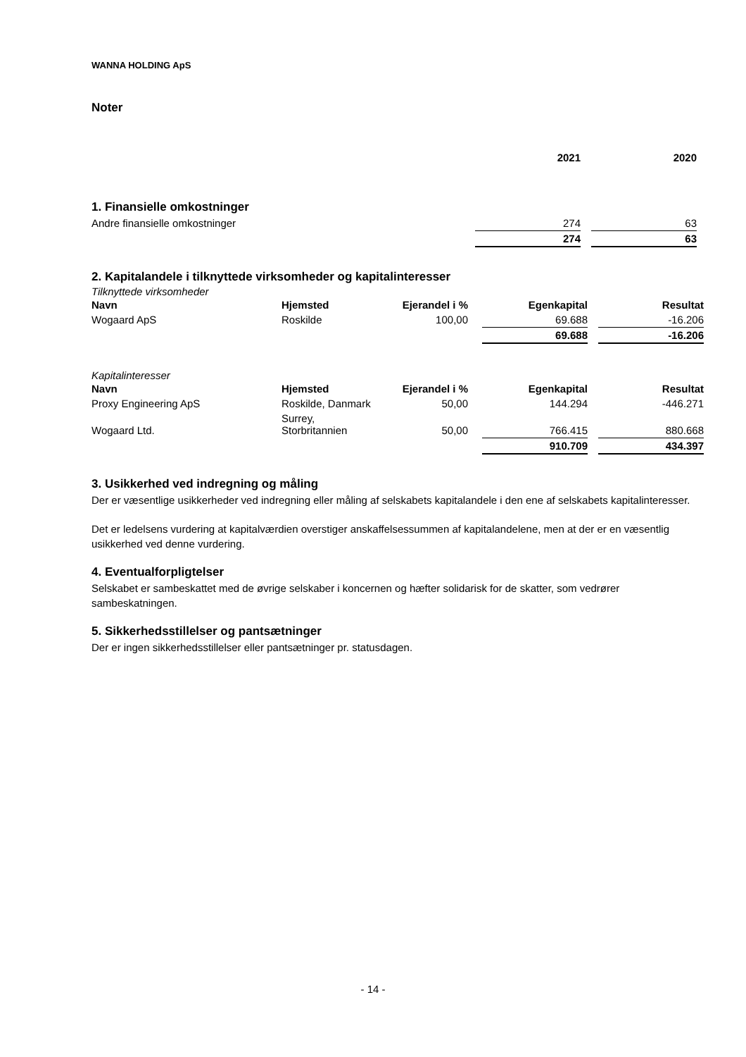WANNA HOLDING ApS
Noter
| | 2021 | | 2020 |
1. Finansielle omkostninger
| Andre finansielle omkostninger | 274 | | 63 |
| | 274 | | 63 |
2. Kapitalandele i tilknyttede virksomheder og kapitalinteresser
Tilknyttede virksomheder
| Navn | Hjemsted | Ejerandel i % | | Egenkapital | | Resultat |
| --- | --- | --- | --- | --- | --- | --- |
| Wogaard ApS | Roskilde | 100,00 | | 69.688 | | -16.206 |
| | | | | 69.688 | | -16.206 |
Kapitalinteresser
| Navn | Hjemsted | Ejerandel i % | | Egenkapital | | Resultat |
| --- | --- | --- | --- | --- | --- | --- |
| Proxy Engineering ApS | Roskilde, Danmark | 50,00 | | 144.294 | | -446.271 |
| Wogaard Ltd. | Surrey, Storbritannien | 50,00 | | 766.415 | | 880.668 |
| | | | | 910.709 | | 434.397 |
3. Usikkerhed ved indregning og måling
Der er væsentlige usikkerheder ved indregning eller måling af selskabets kapitalandele i den ene af selskabets kapitalinteresser.
Det er ledelsens vurdering at kapitalværdien overstiger anskaffelsessummen af kapitalandelene, men at der er en væsentlig usikkerhed ved denne vurdering.
4. Eventualforpligtelser
Selskabet er sambeskattet med de øvrige selskaber i koncernen og hæfter solidarisk for de skatter, som vedrører sambeskatningen.
5. Sikkerhedsstillelser og pantsætninger
Der er ingen sikkerhedsstillelser eller pantsætninger pr. statusdagen.
- 14 -